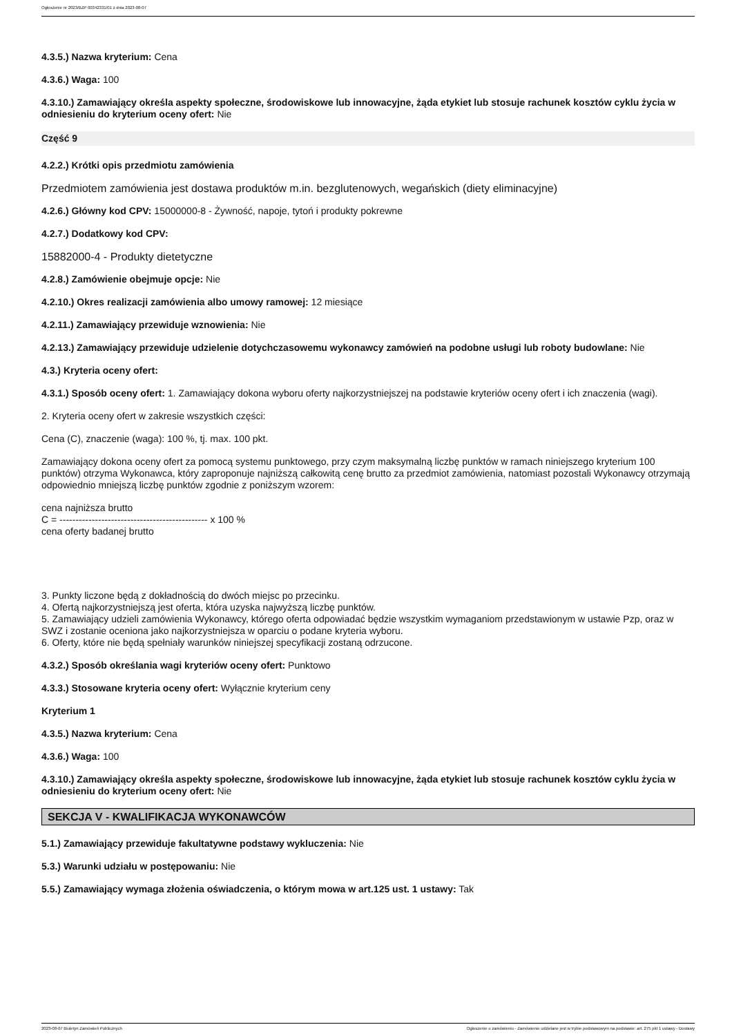Ogłoszenie nr 2023/BZP 00342331/01 z dnia 2023-08-07
4.3.5.) Nazwa kryterium: Cena
4.3.6.) Waga: 100
4.3.10.) Zamawiający określa aspekty społeczne, środowiskowe lub innowacyjne, żąda etykiet lub stosuje rachunek kosztów cyklu życia w odniesieniu do kryterium oceny ofert: Nie
Część 9
4.2.2.) Krótki opis przedmiotu zamówienia
Przedmiotem zamówienia jest dostawa produktów m.in. bezglutenowych, wegańskich (diety eliminacyjne)
4.2.6.) Główny kod CPV: 15000000-8 - Żywność, napoje, tytoń i produkty pokrewne
4.2.7.) Dodatkowy kod CPV:
15882000-4 - Produkty dietetyczne
4.2.8.) Zamówienie obejmuje opcje: Nie
4.2.10.) Okres realizacji zamówienia albo umowy ramowej: 12 miesiące
4.2.11.) Zamawiający przewiduje wznowienia: Nie
4.2.13.) Zamawiający przewiduje udzielenie dotychczasowemu wykonawcy zamówień na podobne usługi lub roboty budowlane: Nie
4.3.) Kryteria oceny ofert:
4.3.1.) Sposób oceny ofert: 1. Zamawiający dokona wyboru oferty najkorzystniejszej na podstawie kryteriów oceny ofert i ich znaczenia (wagi).
2. Kryteria oceny ofert w zakresie wszystkich części:
Cena (C), znaczenie (waga): 100 %, tj. max. 100 pkt.
Zamawiający dokona oceny ofert za pomocą systemu punktowego, przy czym maksymalną liczbę punktów w ramach niniejszego kryterium 100 punktów) otrzyma Wykonawca, który zaproponuje najniższą całkowitą cenę brutto za przedmiot zamówienia, natomiast pozostali Wykonawcy otrzymają odpowiednio mniejszą liczbę punktów zgodnie z poniższym wzorem:
cena najniższa brutto
C = ---------------------------------------------- x 100 %
cena oferty badanej brutto
3. Punkty liczone będą z dokładnością do dwóch miejsc po przecinku.
4. Ofertą najkorzystniejszą jest oferta, która uzyska najwyższą liczbę punktów.
5. Zamawiający udzieli zamówienia Wykonawcy, którego oferta odpowiadać będzie wszystkim wymaganiom przedstawionym w ustawie Pzp, oraz w SWZ i zostanie oceniona jako najkorzystniejsza w oparciu o podane kryteria wyboru.
6. Oferty, które nie będą spełniały warunków niniejszej specyfikacji zostaną odrzucone.
4.3.2.) Sposób określania wagi kryteriów oceny ofert: Punktowo
4.3.3.) Stosowane kryteria oceny ofert: Wyłącznie kryterium ceny
Kryterium 1
4.3.5.) Nazwa kryterium: Cena
4.3.6.) Waga: 100
4.3.10.) Zamawiający określa aspekty społeczne, środowiskowe lub innowacyjne, żąda etykiet lub stosuje rachunek kosztów cyklu życia w odniesieniu do kryterium oceny ofert: Nie
SEKCJA V - KWALIFIKACJA WYKONAWCÓW
5.1.) Zamawiający przewiduje fakultatywne podstawy wykluczenia: Nie
5.3.) Warunki udziału w postępowaniu: Nie
5.5.) Zamawiający wymaga złożenia oświadczenia, o którym mowa w art.125 ust. 1 ustawy: Tak
2023-08-07 Biuletyn Zamówień Publicznych Ogłoszenie o zamówieniu - Zamówienie udzielane jest w trybie podstawowym na podstawie: art. 275 pkt 1 ustawy - Dostawy